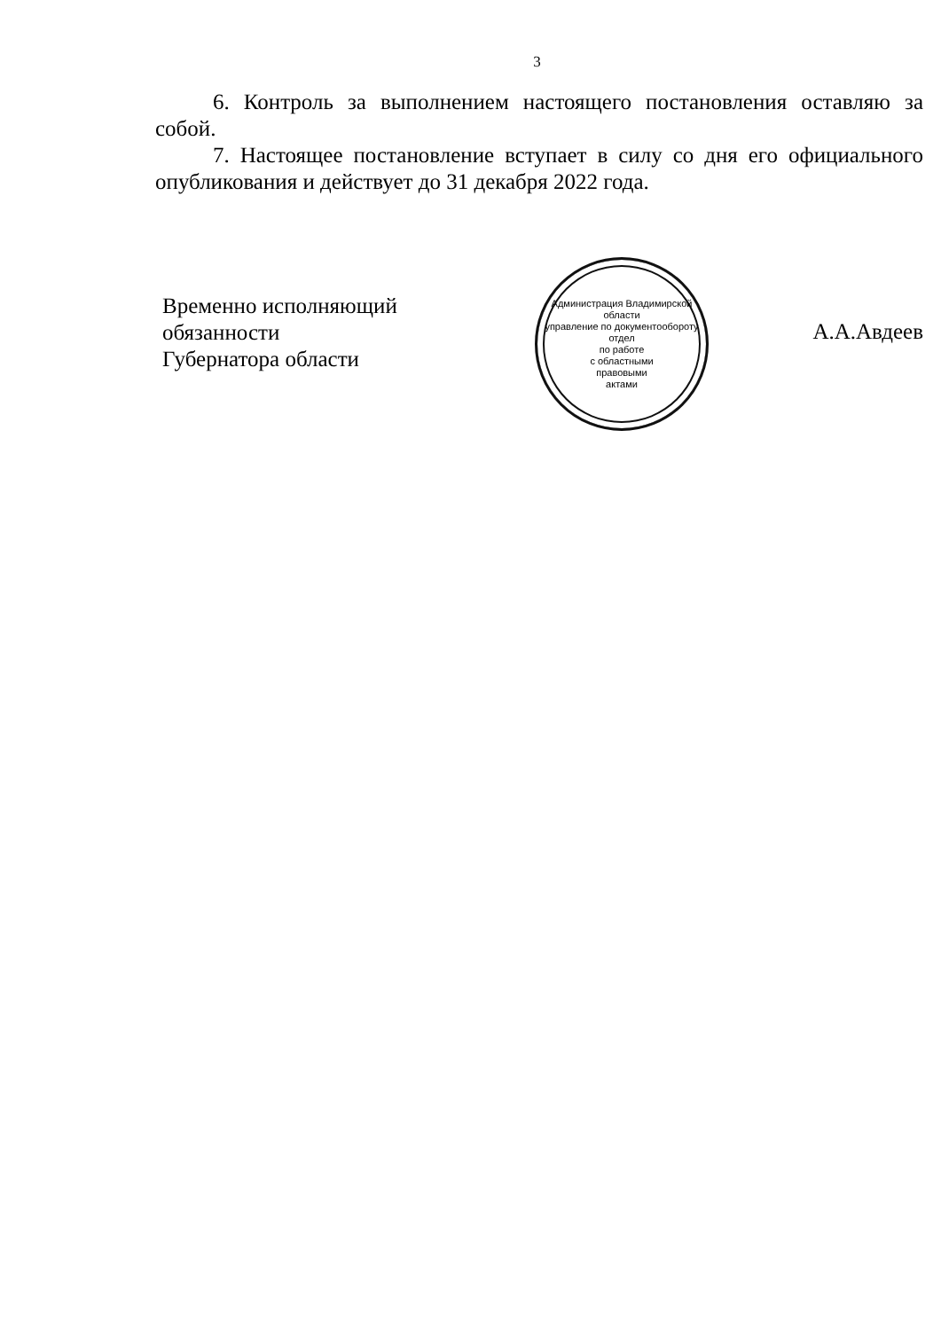3
6. Контроль за выполнением настоящего постановления оставляю за собой.
7. Настоящее постановление вступает в силу со дня его официального опубликования и действует до 31 декабря 2022 года.
Временно исполняющий обязанности
Губернатора области
Администрация Владимирской области
управление по документообороту
отдел
по работе
с областными
правовыми
актами
А.А.Авдеев